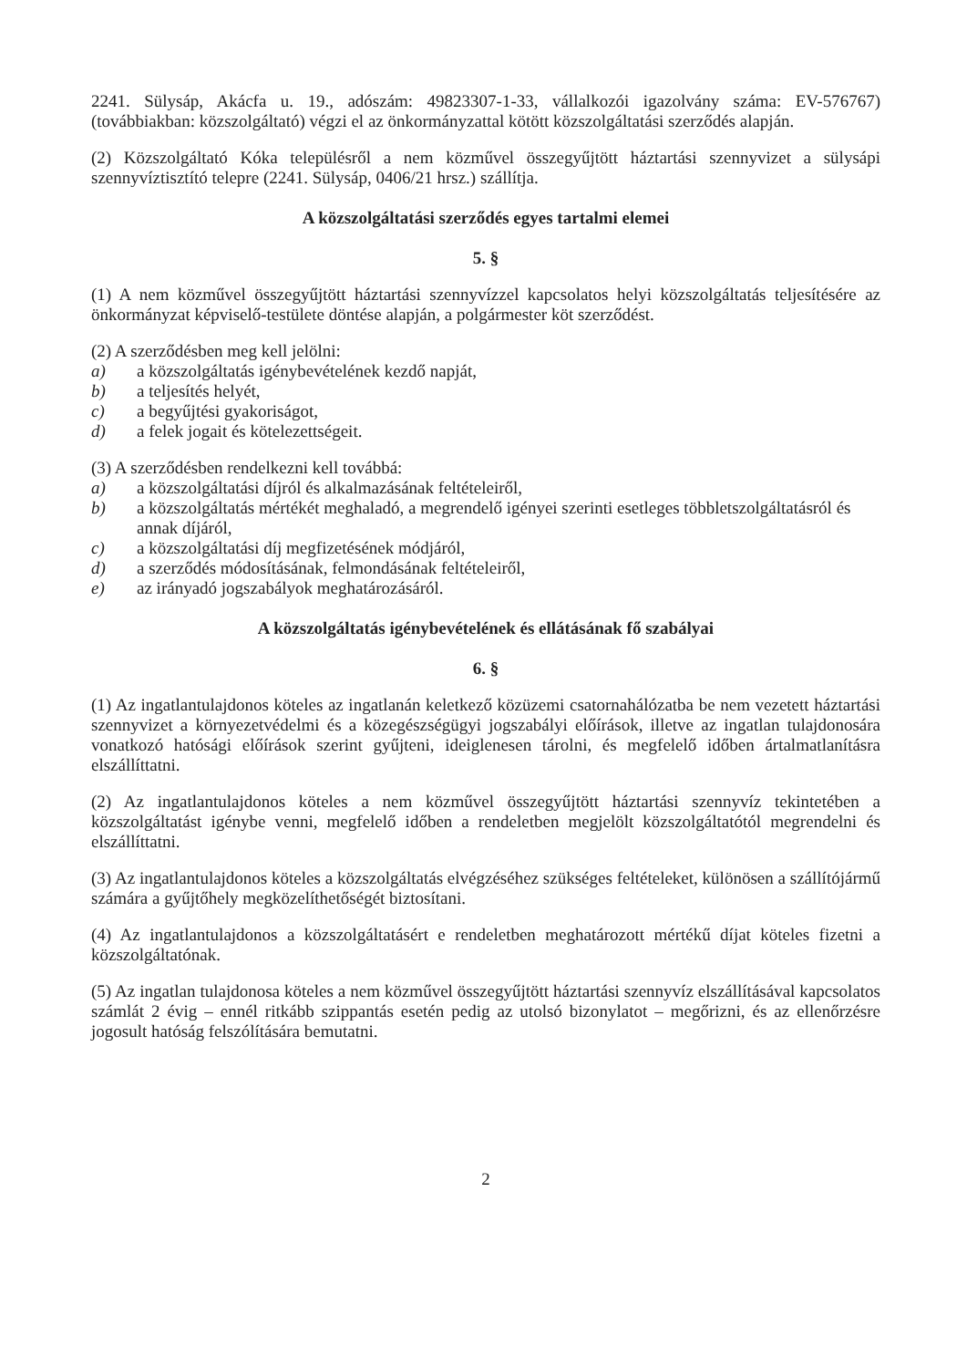2241. Sülysáp, Akácfa u. 19., adószám: 49823307-1-33, vállalkozói igazolvány száma: EV-576767) (továbbiakban: közszolgáltató) végzi el az önkormányzattal kötött közszolgáltatási szerződés alapján.
(2) Közszolgáltató Kóka településről a nem közművel összegyűjtött háztartási szennyvizet a sülysápi szennyvíztisztító telepre (2241. Sülysáp, 0406/21 hrsz.) szállítja.
A közszolgáltatási szerződés egyes tartalmi elemei
5. §
(1) A nem közművel összegyűjtött háztartási szennyvízzel kapcsolatos helyi közszolgáltatás teljesítésére az önkormányzat képviselő-testülete döntése alapján, a polgármester köt szerződést.
(2) A szerződésben meg kell jelölni:
a) a közszolgáltatás igénybevételének kezdő napját,
b) a teljesítés helyét,
c) a begyűjtési gyakoriságot,
d) a felek jogait és kötelezettségeit.
(3) A szerződésben rendelkezni kell továbbá:
a) a közszolgáltatási díjról és alkalmazásának feltételeiről,
b) a közszolgáltatás mértékét meghaladó, a megrendelő igényei szerinti esetleges többletszolgáltatásról és annak díjáról,
c) a közszolgáltatási díj megfizetésének módjáról,
d) a szerződés módosításának, felmondásának feltételeiről,
e) az irányadó jogszabályok meghatározásáról.
A közszolgáltatás igénybevételének és ellátásának fő szabályai
6. §
(1) Az ingatlantulajdonos köteles az ingatlanán keletkező közüzemi csatornahálózatba be nem vezetett háztartási szennyvizet a környezetvédelmi és a közegészségügyi jogszabályi előírások, illetve az ingatlan tulajdonosára vonatkozó hatósági előírások szerint gyűjteni, ideiglenesen tárolni, és megfelelő időben ártalmatlanításra elszállíttatni.
(2) Az ingatlantulajdonos köteles a nem közművel összegyűjtött háztartási szennyvíz tekintetében a közszolgáltatást igénybe venni, megfelelő időben a rendeletben megjelölt közszolgáltatótól megrendelni és elszállíttatni.
(3) Az ingatlantulajdonos köteles a közszolgáltatás elvégzéséhez szükséges feltételeket, különösen a szállítójármű számára a gyűjtőhely megközelíthetőségét biztosítani.
(4) Az ingatlantulajdonos a közszolgáltatásért e rendeletben meghatározott mértékű díjat köteles fizetni a közszolgáltatónak.
(5) Az ingatlan tulajdonosa köteles a nem közművel összegyűjtött háztartási szennyvíz elszállításával kapcsolatos számlát 2 évig – ennél ritkább szippantás esetén pedig az utolsó bizonylatot – megőrizni, és az ellenőrzésre jogosult hatóság felszólítására bemutatni.
2